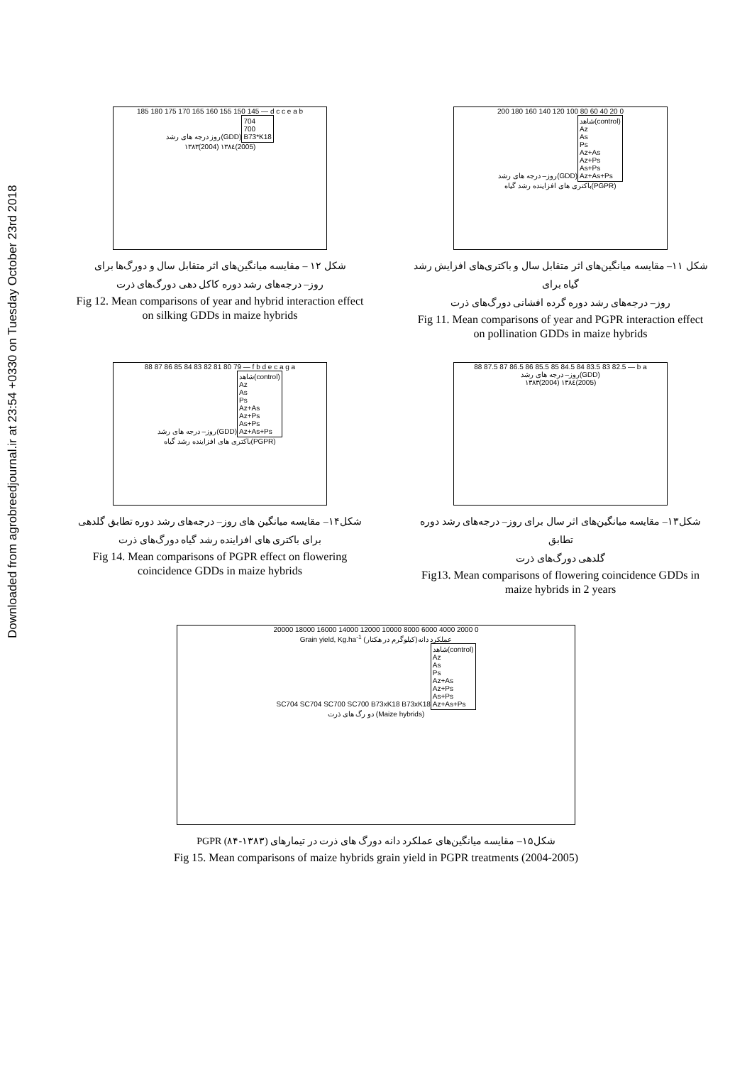Downloaded from agrobreedjournal.ir at 23:54 +0330 on Tuesday October 23rd 2018
185 180 175 170 165 160 155 150 145 — d c c e a b
روز درجه های رشد(GDD)
704
700
B73*K18
۱۳۸۳(2004) ۱۳۸٤(2005)
شکل ۱۲ – مقایسه میانگین‌های اثر متقابل سال و دورگ‌ها برای
روز– درجه‌های رشد دوره کاکل دهی دورگ‌های ذرت
Fig 12. Mean comparisons of year and hybrid interaction effect on silking GDDs in maize hybrids
200 180 160 140 120 100 80 60 40 20 0
روز– درجه های رشد(GDD)
شاهد(control)
Az
As
Ps
Az+As
Az+Ps
As+Ps
Az+As+Ps
باکتری های افزاینده رشد گیاه(PGPR)
شکل ۱۱– مقایسه میانگین‌های اثر متقابل سال و باکتری‌های افزایش رشد گیاه برای
روز– درجه‌های رشد دوره گرده افشانی دورگ‌های ذرت
Fig 11. Mean comparisons of year and PGPR interaction effect on pollination GDDs in maize hybrids
88 87 86 85 84 83 82 81 80 79 — f b d e c a g a
روز– درجه های رشد(GDD)
شاهد(control)
Az
As
Ps
Az+As
Az+Ps
As+Ps
Az+As+Ps
باکتری های افزاینده رشد گیاه(PGPR)
شکل۱۴– مقایسه میانگین های روز– درجه‌های رشد دوره تطابق گلدهی
برای باکتری های افزاینده رشد گیاه دورگ‌های ذرت
Fig 14. Mean comparisons of PGPR effect on flowering coincidence GDDs in maize hybrids
88 87.5 87 86.5 86 85.5 85 84.5 84 83.5 83 82.5 — b a
روز– درجه های رشد(GDD)
۱۳۸۳(2004) ۱۳۸٤(2005)
شکل۱۳– مقایسه میانگین‌های اثر سال برای روز– درجه‌های رشد دوره تطابق
گلدهی دورگ‌های ذرت
Fig13. Mean comparisons of flowering coincidence GDDs in maize hybrids in 2 years
20000 18000 16000 14000 12000 10000 8000 6000 4000 2000 0
Grain yield, Kg.ha<sup>-1</sup> عملکرد دانه(کیلوگرم در هکتار)
SC704 SC704 SC700 SC700 B73xK18 B73xK18
شاهد(control)
Az
As
Ps
Az+As
Az+Ps
As+Ps
Az+As+Ps
دو رگ های ذرت (Maize hybrids)
شکل۱۵– مقایسه میانگین‌های عملکرد دانه دورگ های ذرت در تیمارهای PGPR (۸۴-۱۳۸۳)
Fig 15. Mean comparisons of maize hybrids grain yield in PGPR treatments (2004-2005)